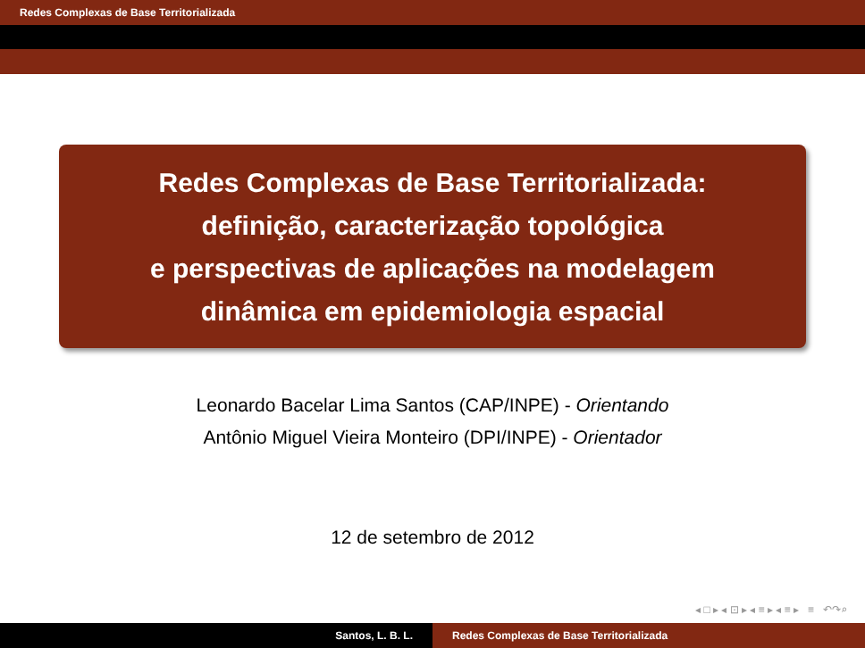Redes Complexas de Base Territorializada
Redes Complexas de Base Territorializada:
definição, caracterização topológica
e perspectivas de aplicações na modelagem
dinâmica em epidemiologia espacial
Leonardo Bacelar Lima Santos (CAP/INPE) - Orientando
Antônio Miguel Vieira Monteiro (DPI/INPE) - Orientador
12 de setembro de 2012
◂ □ ▸ ◂ ⊡ ▸ ◂ ≡ ▸ ◂ ≡ ▸ ≡ ↶↷⌕
Santos, L. B. L. Redes Complexas de Base Territorializada